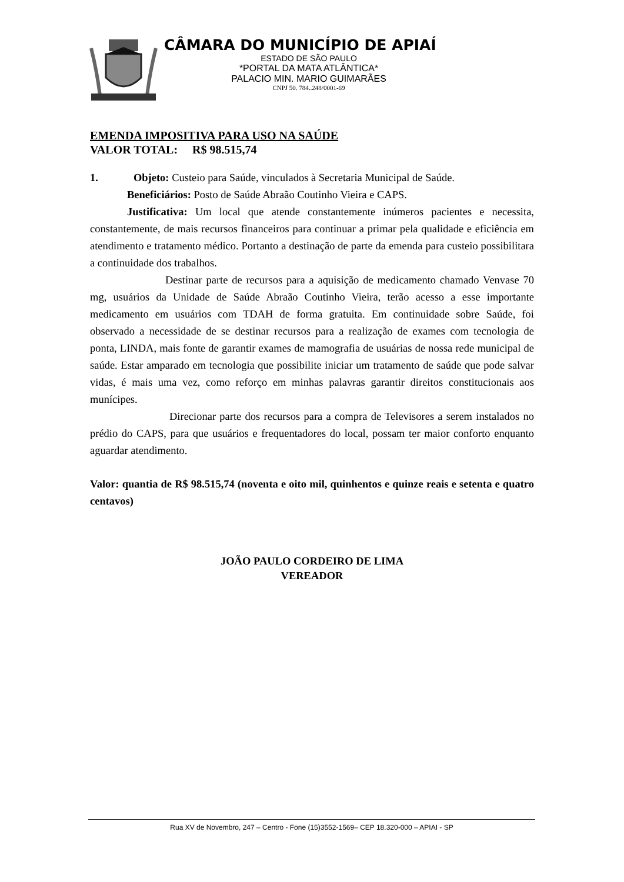CÂMARA DO MUNICÍPIO DE APIAÍ
ESTADO DE SÃO PAULO
*PORTAL DA MATA ATLÂNTICA*
PALACIO MIN. MARIO GUIMARÃES
CNPJ 50. 784..248/0001-69
EMENDA IMPOSITIVA PARA USO NA SAÚDE
VALOR TOTAL: R$ 98.515,74
1. Objeto: Custeio para Saúde, vinculados à Secretaria Municipal de Saúde.
Beneficiários: Posto de Saúde Abraão Coutinho Vieira e CAPS.
Justificativa: Um local que atende constantemente inúmeros pacientes e necessita, constantemente, de mais recursos financeiros para continuar a primar pela qualidade e eficiência em atendimento e tratamento médico. Portanto a destinação de parte da emenda para custeio possibilitara a continuidade dos trabalhos.
Destinar parte de recursos para a aquisição de medicamento chamado Venvase 70 mg, usuários da Unidade de Saúde Abraão Coutinho Vieira, terão acesso a esse importante medicamento em usuários com TDAH de forma gratuita. Em continuidade sobre Saúde, foi observado a necessidade de se destinar recursos para a realização de exames com tecnologia de ponta, LINDA, mais fonte de garantir exames de mamografia de usuárias de nossa rede municipal de saúde. Estar amparado em tecnologia que possibilite iniciar um tratamento de saúde que pode salvar vidas, é mais uma vez, como reforço em minhas palavras garantir direitos constitucionais aos munícipes.
Direcionar parte dos recursos para a compra de Televisores a serem instalados no prédio do CAPS, para que usuários e frequentadores do local, possam ter maior conforto enquanto aguardar atendimento.
Valor: quantia de R$ 98.515,74 (noventa e oito mil, quinhentos e quinze reais e setenta e quatro centavos)
JOÃO PAULO CORDEIRO DE LIMA
VEREADOR
Rua XV de Novembro, 247 – Centro - Fone (15)3552-1569– CEP 18.320-000 – APIAI - SP